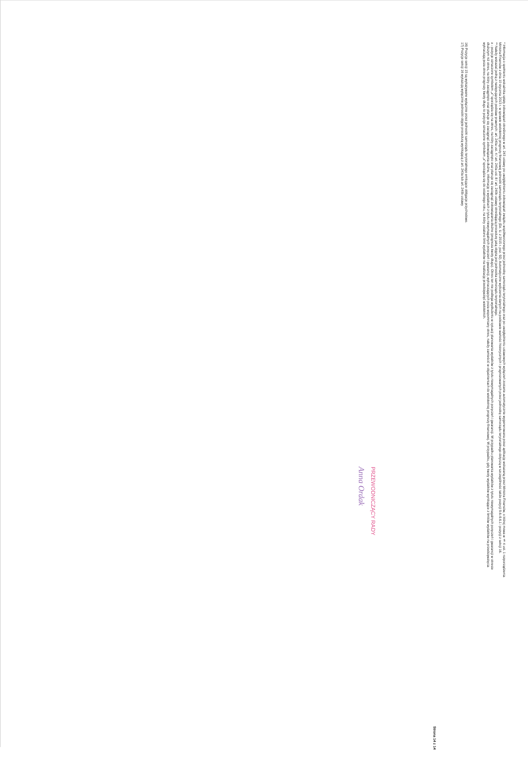* Informacja o spełnieniu wskaźnika spłaty zobowiązań określonego w art. 243 ustawy po uwzględnieniu zobowiązań związku współtworzonego przez jednostkę samorządu terytorialnego oraz po uwzględnieniu ustawowych wyłączeń zostanie automatycznie wygenerowana przez aplikację wskazaną przez Ministra Finansów, o której mowa w § 4 ust. 1 rozporządzenia Ministra Finansów z dnia 10 stycznia 2013 r. w sprawie wieloletniej prognozy finansowej jednostki samorządu terytorialnego (Dz. U. z 2015 r. poz. 92). Automatyczne wyliczenia danych na podstawie wartości historycznych i prognozowanych przez jednostkę samorządu terytorialnego dotyczą w szczególności także pozycji 9.6–9.6.1 i pozycji z sekcji 16.
** Należy wskazać jedną z następujących podstaw prawnych: art. 240a ust. 4 / art. 240a ust. 8 / art. 240b ustawy określającą procedurę jaką objęta jest jednostka samorządu terytorialnego.
x - pozycje oznaczone symbolem „x” sporządza się na okres, na który zaciągnięto oraz planuje się zaciągnąć zobowiązania dłużne (prognoza kwoty długu). Okres ten nie podlega wydłużeniu w sytuacji planowania wydatków z tytułu niewymagalnych poręczeń i gwarancji. W przypadku planowania wydatków z tytułu niewymagalnych poręczeń i gwarancji w okresie dłuższym niż okres, na który zaciągnięto oraz planuje się zaciągnąć zobowiązania dłużne, informację o wydatkach z tytułu niewymagalnych poręczeń i gwarancji, wykraczających poza wspomniany okres, należy zamieścić w objaśnieniach do wieloletniej prognozy finansowej. W przypadku, gdy kwoty wydatków wynikające z limitów wydatków na przedsięwzięcia wykraczają poza okres prognozy kwoty długu to pozycje oznaczone symbolem „x” sporządza się do ostatniego roku, na który ustalono limit wydatków na realizację przedsięwzięć wieloletnich.
16) Pozycje sekcji 15 są wykazywane wyłącznie przez jednostki samorządu terytorialnego emitujące obligacje przychodowe.
17) Pozycje sekcji 16 wykazują wyłącznie jednostki objęte procedurą wynikającą z art. 240a lub art. 240b ustawy
Strona 14 z 14
PRZEWODNICZĄCY RADY
Anna Ordak